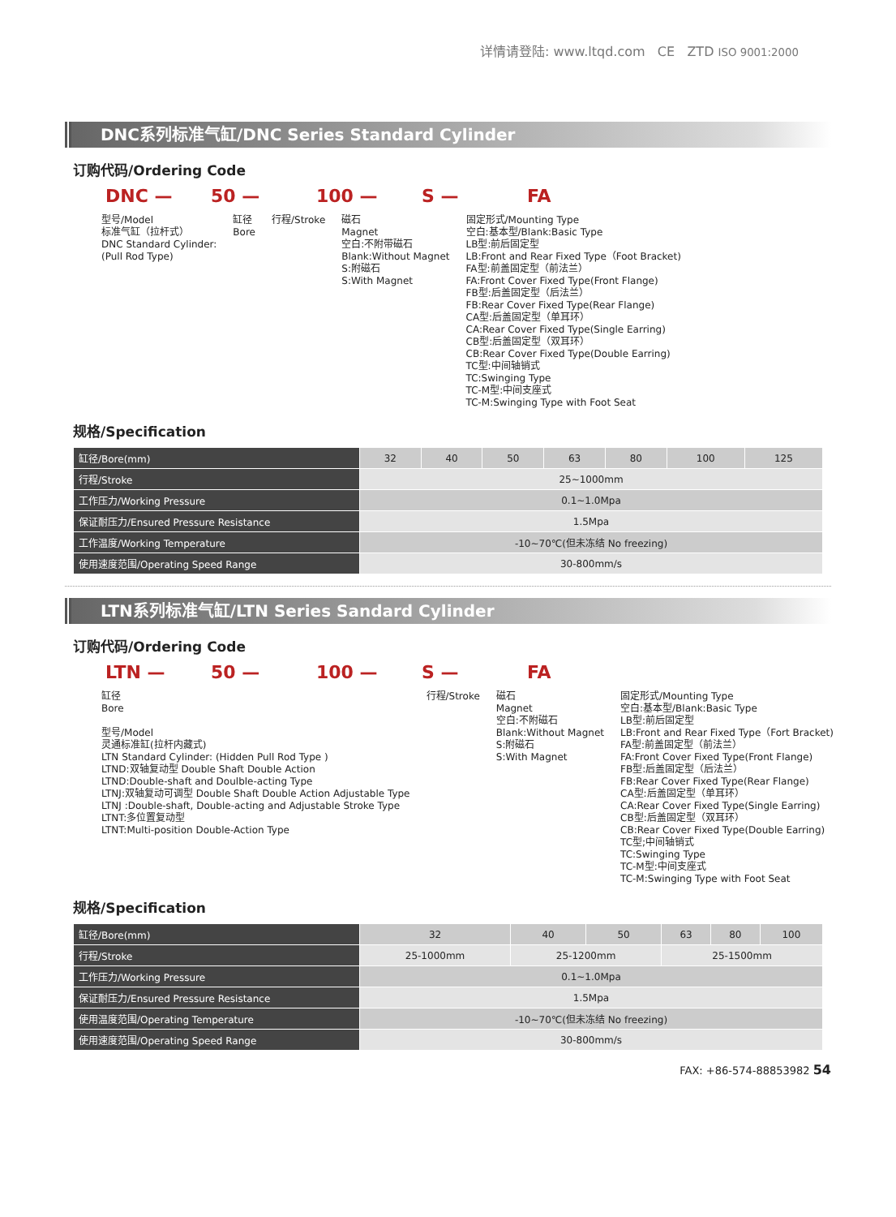详情请登陆: www.ltqd.com CE ZTD ISO 9001:2000
DNC系列标准气缸/DNC Series Standard Cylinder
订购代码/Ordering Code
DNC — 50 — 100 — S — FA
型号/Model
标准气缸（拉杆式）
DNC Standard Cylinder:
(Pull Rod Type)
缸径
Bore
行程/Stroke 磁石
Magnet
空白:不附带磁石
Blank:Without Magnet
S:附磁石
S:With Magnet
固定形式/Mounting Type
空白:基本型/Blank:Basic Type
LB型:前后固定型
LB:Front and Rear Fixed Type（Foot Bracket)
FA型:前盖固定型（前法兰）
FA:Front Cover Fixed Type(Front Flange)
FB型:后盖固定型（后法兰）
FB:Rear Cover Fixed Type(Rear Flange)
CA型:后盖固定型（单耳环）
CA:Rear Cover Fixed Type(Single Earring)
CB型:后盖固定型（双耳环）
CB:Rear Cover Fixed Type(Double Earring)
TC型:中间轴销式
TC:Swinging Type
TC-M型:中间支座式
TC-M:Swinging Type with Foot Seat
规格/Specification
| 缸径/Bore(mm) | 32 | 40 | 50 | 63 | 80 | 100 | 125 |
| 行程/Stroke | 25~1000mm | | | | | | |
| 工作压力/Working Pressure | 0.1~1.0Mpa | | | | | | |
| 保证耐压力/Ensured Pressure Resistance | 1.5Mpa | | | | | | |
| 工作温度/Working Temperature | -10~70℃(但未冻结 No freezing) | | | | | | |
| 使用速度范围/Operating Speed Range | 30-800mm/s | | | | | | |
LTN系列标准气缸/LTN Series Sandard Cylinder
订购代码/Ordering Code
LTN — 50 — 100 — S — FA
缸径
Bore
型号/Model
灵通标准缸(拉杆内藏式)
LTN Standard Cylinder: (Hidden Pull Rod Type )
LTND:双轴复动型 Double Shaft Double Action
LTND:Double-shaft and Doulble-acting Type
LTNJ:双轴复动可调型 Double Shaft Double Action Adjustable Type
LTNJ :Double-shaft, Double-acting and Adjustable Stroke Type
LTNT:多位置复动型
LTNT:Multi-position Double-Action Type
行程/Stroke 磁石
Magnet
空白:不附磁石
Blank:Without Magnet
S:附磁石
S:With Magnet
固定形式/Mounting Type
空白:基本型/Blank:Basic Type
LB型:前后固定型
LB:Front and Rear Fixed Type（Fort Bracket)
FA型:前盖固定型（前法兰）
FA:Front Cover Fixed Type(Front Flange)
FB型:后盖固定型（后法兰）
FB:Rear Cover Fixed Type(Rear Flange)
CA型:后盖固定型（单耳环）
CA:Rear Cover Fixed Type(Single Earring)
CB型:后盖固定型（双耳环）
CB:Rear Cover Fixed Type(Double Earring)
TC型;中间轴销式
TC:Swinging Type
TC-M型:中间支座式
TC-M:Swinging Type with Foot Seat
规格/Specification
| 缸径/Bore(mm) | 32 | 40 | 50 | 63 | 80 | 100 |
| 行程/Stroke | 25-1000mm | 25-1200mm | | 25-1500mm | | |
| 工作压力/Working Pressure | 0.1~1.0Mpa | | | | | |
| 保证耐压力/Ensured Pressure Resistance | 1.5Mpa | | | | | |
| 使用温度范围/Operating Temperature | -10~70℃(但未冻结 No freezing) | | | | | |
| 使用速度范围/Operating Speed Range | 30-800mm/s | | | | | |
FAX: +86-574-88853982 54